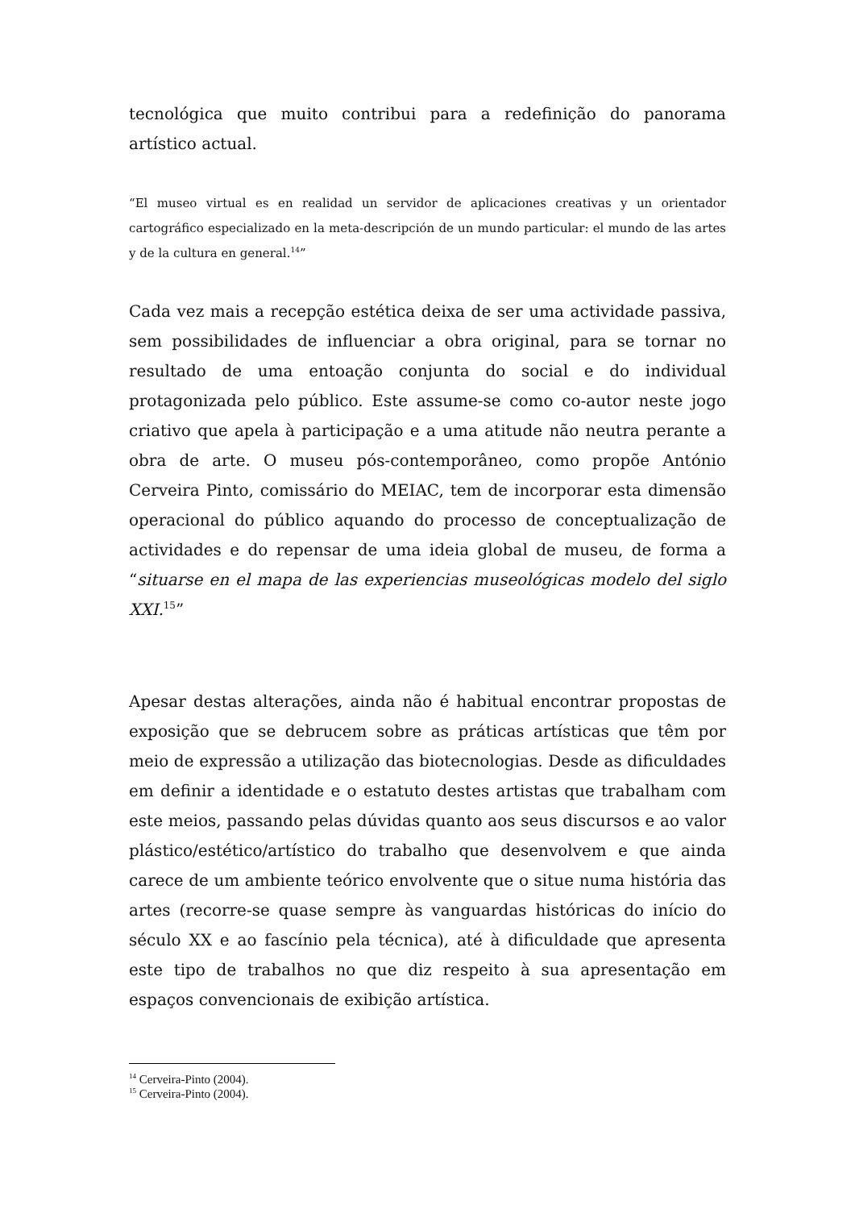tecnológica que muito contribui para a redefinição do panorama artístico actual.
“El museo virtual es en realidad un servidor de aplicaciones creativas y un orientador cartográfico especializado en la meta-descripción de un mundo particular: el mundo de las artes y de la cultura en general.<sup>14</sup>”
Cada vez mais a recepção estética deixa de ser uma actividade passiva, sem possibilidades de influenciar a obra original, para se tornar no resultado de uma entoação conjunta do social e do individual protagonizada pelo público. Este assume-se como co-autor neste jogo criativo que apela à participação e a uma atitude não neutra perante a obra de arte. O museu pós-contemporâneo, como propõe António Cerveira Pinto, comissário do MEIAC, tem de incorporar esta dimensão operacional do público aquando do processo de conceptualização de actividades e do repensar de uma ideia global de museu, de forma a “situarse en el mapa de las experiencias museológicas modelo del siglo XXI.<sup>15</sup>”
Apesar destas alterações, ainda não é habitual encontrar propostas de exposição que se debrucem sobre as práticas artísticas que têm por meio de expressão a utilização das biotecnologias. Desde as dificuldades em definir a identidade e o estatuto destes artistas que trabalham com este meios, passando pelas dúvidas quanto aos seus discursos e ao valor plástico/estético/artístico do trabalho que desenvolvem e que ainda carece de um ambiente teórico envolvente que o situe numa história das artes (recorre-se quase sempre às vanguardas históricas do início do século XX e ao fascínio pela técnica), até à dificuldade que apresenta este tipo de trabalhos no que diz respeito à sua apresentação em espaços convencionais de exibição artística.
<sup>14</sup> Cerveira-Pinto (2004).
<sup>15</sup> Cerveira-Pinto (2004).